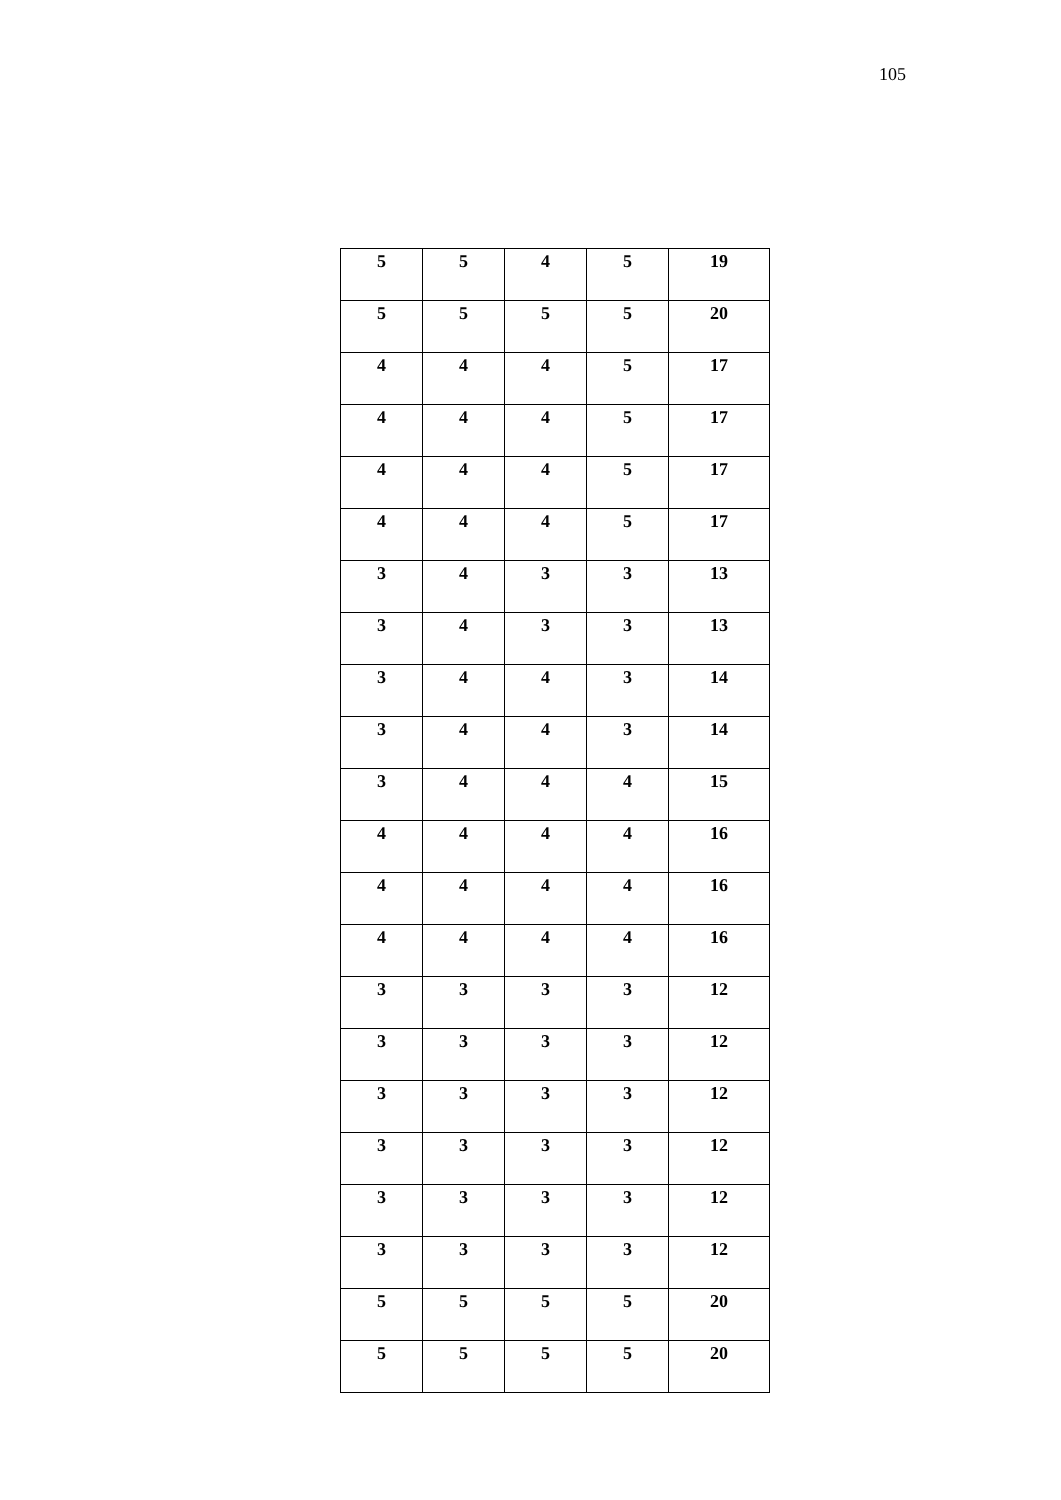105
| 5 | 5 | 4 | 5 | 19 |
| 5 | 5 | 5 | 5 | 20 |
| 4 | 4 | 4 | 5 | 17 |
| 4 | 4 | 4 | 5 | 17 |
| 4 | 4 | 4 | 5 | 17 |
| 4 | 4 | 4 | 5 | 17 |
| 3 | 4 | 3 | 3 | 13 |
| 3 | 4 | 3 | 3 | 13 |
| 3 | 4 | 4 | 3 | 14 |
| 3 | 4 | 4 | 3 | 14 |
| 3 | 4 | 4 | 4 | 15 |
| 4 | 4 | 4 | 4 | 16 |
| 4 | 4 | 4 | 4 | 16 |
| 4 | 4 | 4 | 4 | 16 |
| 3 | 3 | 3 | 3 | 12 |
| 3 | 3 | 3 | 3 | 12 |
| 3 | 3 | 3 | 3 | 12 |
| 3 | 3 | 3 | 3 | 12 |
| 3 | 3 | 3 | 3 | 12 |
| 3 | 3 | 3 | 3 | 12 |
| 5 | 5 | 5 | 5 | 20 |
| 5 | 5 | 5 | 5 | 20 |